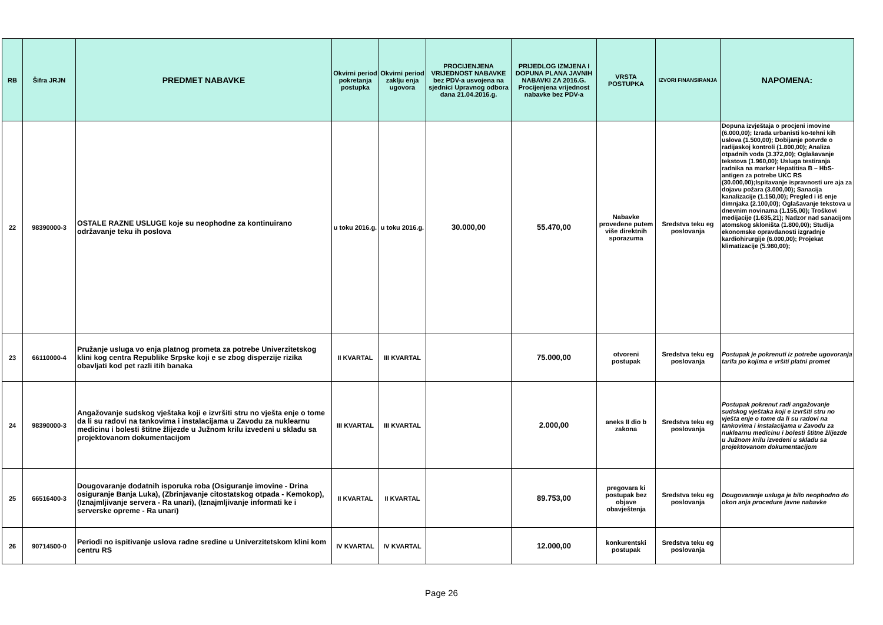| RB | Šifra JRJN | PREDMET NABAVKE | Okvirni period pokretanja postupka | Okvirni period zaklju enja ugovora | PROCIJENJENA VRIJEDNOST NABAVKE bez PDV-a usvojena na sjednici Upravnog odbora dana 21.04.2016.g. | PRIJEDLOG IZMJENA I DOPUNA PLANA JAVNIH NABAVKI ZA 2016.G. Procijenjena vrijednost nabavke bez PDV-a | VRSTA POSTUPKA | IZVORI FINANSIRANJA | NAPOMENA: |
| --- | --- | --- | --- | --- | --- | --- | --- | --- | --- |
| 22 | 98390000-3 | OSTALE RAZNE USLUGE koje su neophodne za kontinuirano održavanje teku ih poslova | u toku 2016.g. | u toku 2016.g. | 30.000,00 | 55.470,00 | Nabavke provedene putem više direktnih sporazuma | Sredstva teku eg poslovanja | Dopuna izvještaja o procjeni imovine (6.000,00); Izrada urbanisti ko-tehni kih uslova (1.500,00); Dobijanje potvrde o radijaskoj kontroli (1.800,00); Analiza otpadnih voda (3.372,00); Oglašavanje tekstova (1.960,00); Usluga testiranja radnika na marker Hepatitisa B – HbS-antigen za potrebe UKC RS (30.000,00);Ispitavanje ispravnosti ure aja za dojavu požara (3.000,00); Sanacija kanalizacije (1.150,00); Pregled i iš enje dimnjaka (2.100,00); Oglašavanje tekstova u dnevnim novinama (1.155,00); Troškovi medijacije (1.635,21); Nadzor nad sanacijom atomskog skloništa (1.800,00); Studija ekonomske opravdanosti izgradnje kardiohirurgije (6.000,00); Projekat klimatizacije (5.980,00); |
| 23 | 66110000-4 | Pružanje usluga vo enja platnog prometa za potrebe Univerzitetskog klini kog centra Republike Srpske koji e se zbog disperzije rizika obavljati kod pet razli itih banaka | II KVARTAL | III KVARTAL | | 75.000,00 | otvoreni postupak | Sredstva teku eg poslovanja | Postupak je pokrenuti iz potrebe ugovoranja tarifa po kojima e vršiti platni promet |
| 24 | 98390000-3 | Angažovanje sudskog vještaka koji e izvršiti stru no vješta enje o tome da li su radovi na tankovima i instalacijama u Zavodu za nuklearnu medicinu i bolesti štitne žlijezde u Južnom krilu izvedeni u skladu sa projektovanom dokumentacijom | III KVARTAL | III KVARTAL | | 2.000,00 | aneks II dio b zakona | Sredstva teku eg poslovanja | Postupak pokrenut radi angažovanje sudskog vještaka koji e izvršiti stru no vješta enje o tome da li su radovi na tankovima i instalacijama u Zavodu za nuklearnu medicinu i bolesti štitne žlijezde u Južnom krilu izvedeni u skladu sa projektovanom dokumentacijom |
| 25 | 66516400-3 | Dougovaranje dodatnih isporuka roba (Osiguranje imovine - Drina osiguranje Banja Luka), (Zbrinjavanje citostatskog otpada - Kemokop), (Iznajmljivanje servera - Ra unari), (Iznajmljivanje informati ke i serverske opreme - Ra unari) | II KVARTAL | II KVARTAL | | 89.753,00 | pregovara ki postupak bez objave obavještenja | Sredstva teku eg poslovanja | Dougovaranje usluga je bilo neophodno do okon anja procedure javne nabavke |
| 26 | 90714500-0 | Periodi no ispitivanje uslova radne sredine u Univerzitetskom klini kom centru RS | IV KVARTAL | IV KVARTAL | | 12.000,00 | konkurentski postupak | Sredstva teku eg poslovanja | |
Page 26